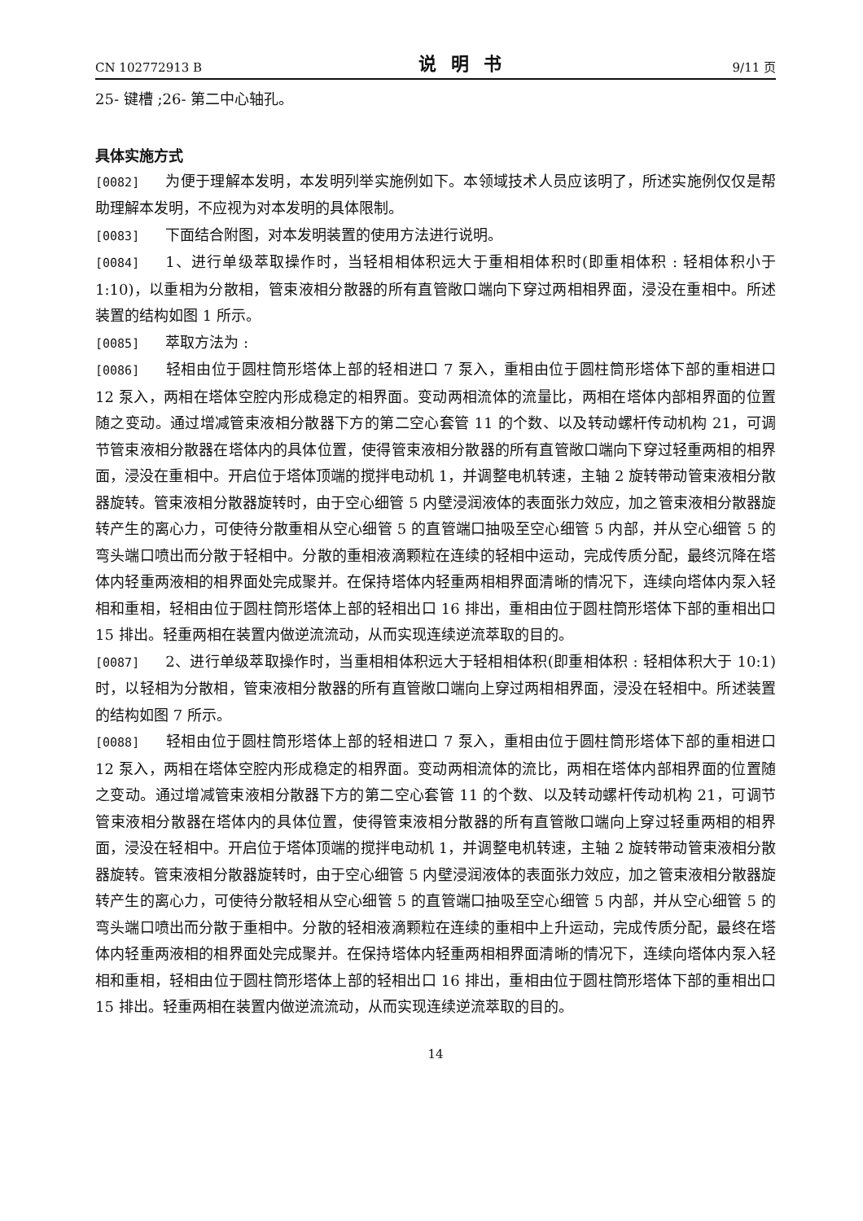CN 102772913 B 说明书 9/11 页
25- 键槽 ;26- 第二中心轴孔。
具体实施方式
[0082] 为便于理解本发明，本发明列举实施例如下。本领域技术人员应该明了，所述实施例仅仅是帮助理解本发明，不应视为对本发明的具体限制。
[0083] 下面结合附图，对本发明装置的使用方法进行说明。
[0084] 1、进行单级萃取操作时，当轻相相体积远大于重相相体积时(即重相体积 : 轻相体积小于 1:10)，以重相为分散相，管束液相分散器的所有直管敞口端向下穿过两相相界面，浸没在重相中。所述装置的结构如图 1 所示。
[0085] 萃取方法为 :
[0086] 轻相由位于圆柱筒形塔体上部的轻相进口 7 泵入，重相由位于圆柱筒形塔体下部的重相进口 12 泵入，两相在塔体空腔内形成稳定的相界面。变动两相流体的流量比，两相在塔体内部相界面的位置随之变动。通过增减管束液相分散器下方的第二空心套管 11 的个数、以及转动螺杆传动机构 21，可调节管束液相分散器在塔体内的具体位置，使得管束液相分散器的所有直管敞口端向下穿过轻重两相的相界面，浸没在重相中。开启位于塔体顶端的搅拌电动机 1，并调整电机转速，主轴 2 旋转带动管束液相分散器旋转。管束液相分散器旋转时，由于空心细管 5 内壁浸润液体的表面张力效应，加之管束液相分散器旋转产生的离心力，可使待分散重相从空心细管 5 的直管端口抽吸至空心细管 5 内部，并从空心细管 5 的弯头端口喷出而分散于轻相中。分散的重相液滴颗粒在连续的轻相中运动，完成传质分配，最终沉降在塔体内轻重两液相的相界面处完成聚并。在保持塔体内轻重两相相界面清晰的情况下，连续向塔体内泵入轻相和重相，轻相由位于圆柱筒形塔体上部的轻相出口 16 排出，重相由位于圆柱筒形塔体下部的重相出口 15 排出。轻重两相在装置内做逆流流动，从而实现连续逆流萃取的目的。
[0087] 2、进行单级萃取操作时，当重相相体积远大于轻相相体积(即重相体积 : 轻相体积大于 10:1) 时，以轻相为分散相，管束液相分散器的所有直管敞口端向上穿过两相相界面，浸没在轻相中。所述装置的结构如图 7 所示。
[0088] 轻相由位于圆柱筒形塔体上部的轻相进口 7 泵入，重相由位于圆柱筒形塔体下部的重相进口 12 泵入，两相在塔体空腔内形成稳定的相界面。变动两相流体的流比，两相在塔体内部相界面的位置随之变动。通过增减管束液相分散器下方的第二空心套管 11 的个数、以及转动螺杆传动机构 21，可调节管束液相分散器在塔体内的具体位置，使得管束液相分散器的所有直管敞口端向上穿过轻重两相的相界面，浸没在轻相中。开启位于塔体顶端的搅拌电动机 1，并调整电机转速，主轴 2 旋转带动管束液相分散器旋转。管束液相分散器旋转时，由于空心细管 5 内壁浸润液体的表面张力效应，加之管束液相分散器旋转产生的离心力，可使待分散轻相从空心细管 5 的直管端口抽吸至空心细管 5 内部，并从空心细管 5 的弯头端口喷出而分散于重相中。分散的轻相液滴颗粒在连续的重相中上升运动，完成传质分配，最终在塔体内轻重两液相的相界面处完成聚并。在保持塔体内轻重两相相界面清晰的情况下，连续向塔体内泵入轻相和重相，轻相由位于圆柱筒形塔体上部的轻相出口 16 排出，重相由位于圆柱筒形塔体下部的重相出口 15 排出。轻重两相在装置内做逆流流动，从而实现连续逆流萃取的目的。
14